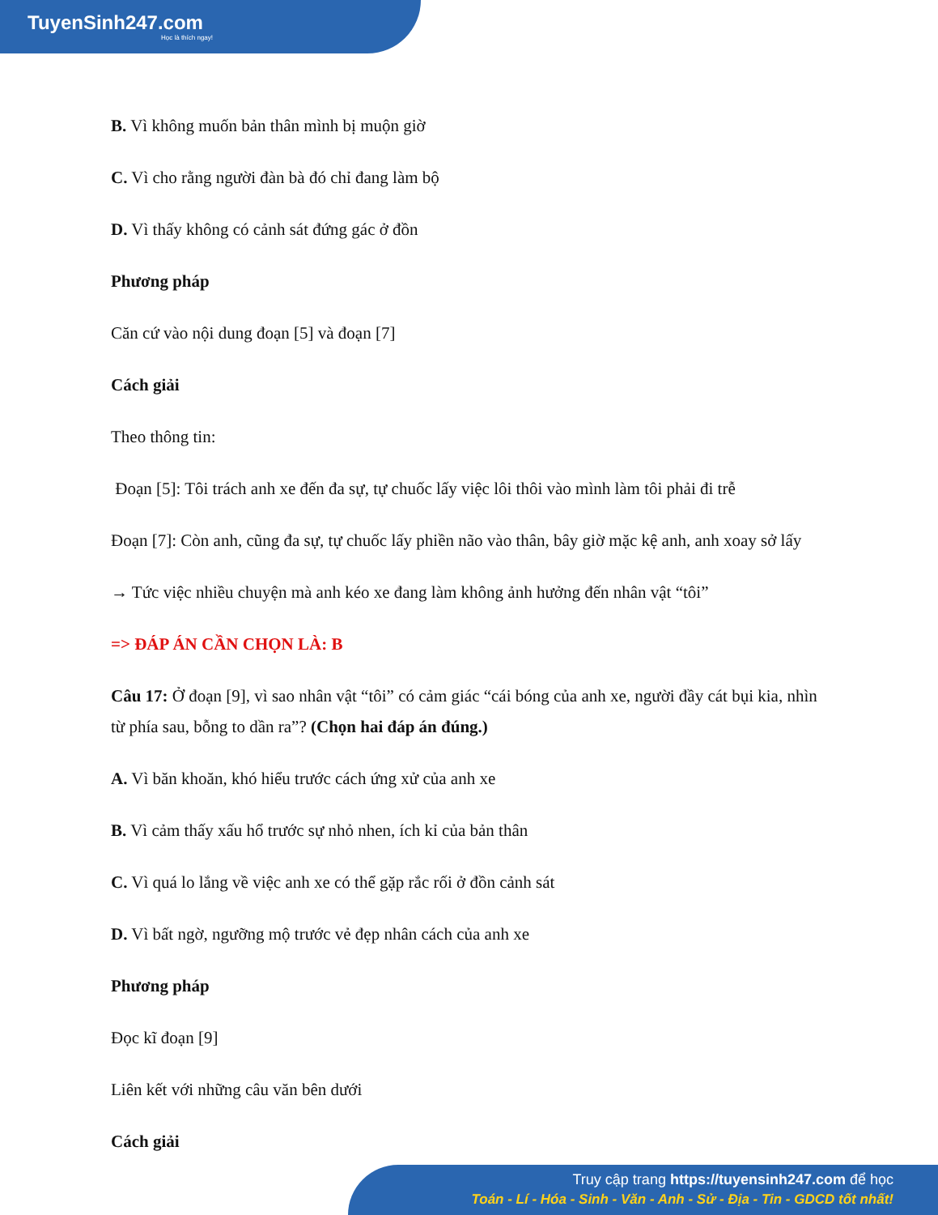TuyenSinh247.com
Học là thích ngay!
B. Vì không muốn bản thân mình bị muộn giờ
C. Vì cho rằng người đàn bà đó chỉ đang làm bộ
D. Vì thấy không có cảnh sát đứng gác ở đồn
Phương pháp
Căn cứ vào nội dung đoạn [5] và đoạn [7]
Cách giải
Theo thông tin:
Đoạn [5]: Tôi trách anh xe đến đa sự, tự chuốc lấy việc lôi thôi vào mình làm tôi phải đi trễ
Đoạn [7]: Còn anh, cũng đa sự, tự chuốc lấy phiền não vào thân, bây giờ mặc kệ anh, anh xoay sở lấy
→ Tức việc nhiều chuyện mà anh kéo xe đang làm không ảnh hưởng đến nhân vật “tôi”
=> ĐÁP ÁN CẦN CHỌN LÀ: B
Câu 17: Ở đoạn [9], vì sao nhân vật “tôi” có cảm giác “cái bóng của anh xe, người đầy cát bụi kia, nhìn từ phía sau, bỗng to dần ra”? (Chọn hai đáp án đúng.)
A. Vì băn khoăn, khó hiểu trước cách ứng xử của anh xe
B. Vì cảm thấy xấu hổ trước sự nhỏ nhen, ích kỉ của bản thân
C. Vì quá lo lắng về việc anh xe có thể gặp rắc rối ở đồn cảnh sát
D. Vì bất ngờ, ngưỡng mộ trước vẻ đẹp nhân cách của anh xe
Phương pháp
Đọc kĩ đoạn [9]
Liên kết với những câu văn bên dưới
Cách giải
Truy cập trang https://tuyensinh247.com để học
Toán - Lí - Hóa - Sinh - Văn - Anh - Sử - Địa - Tin - GDCD tốt nhất!